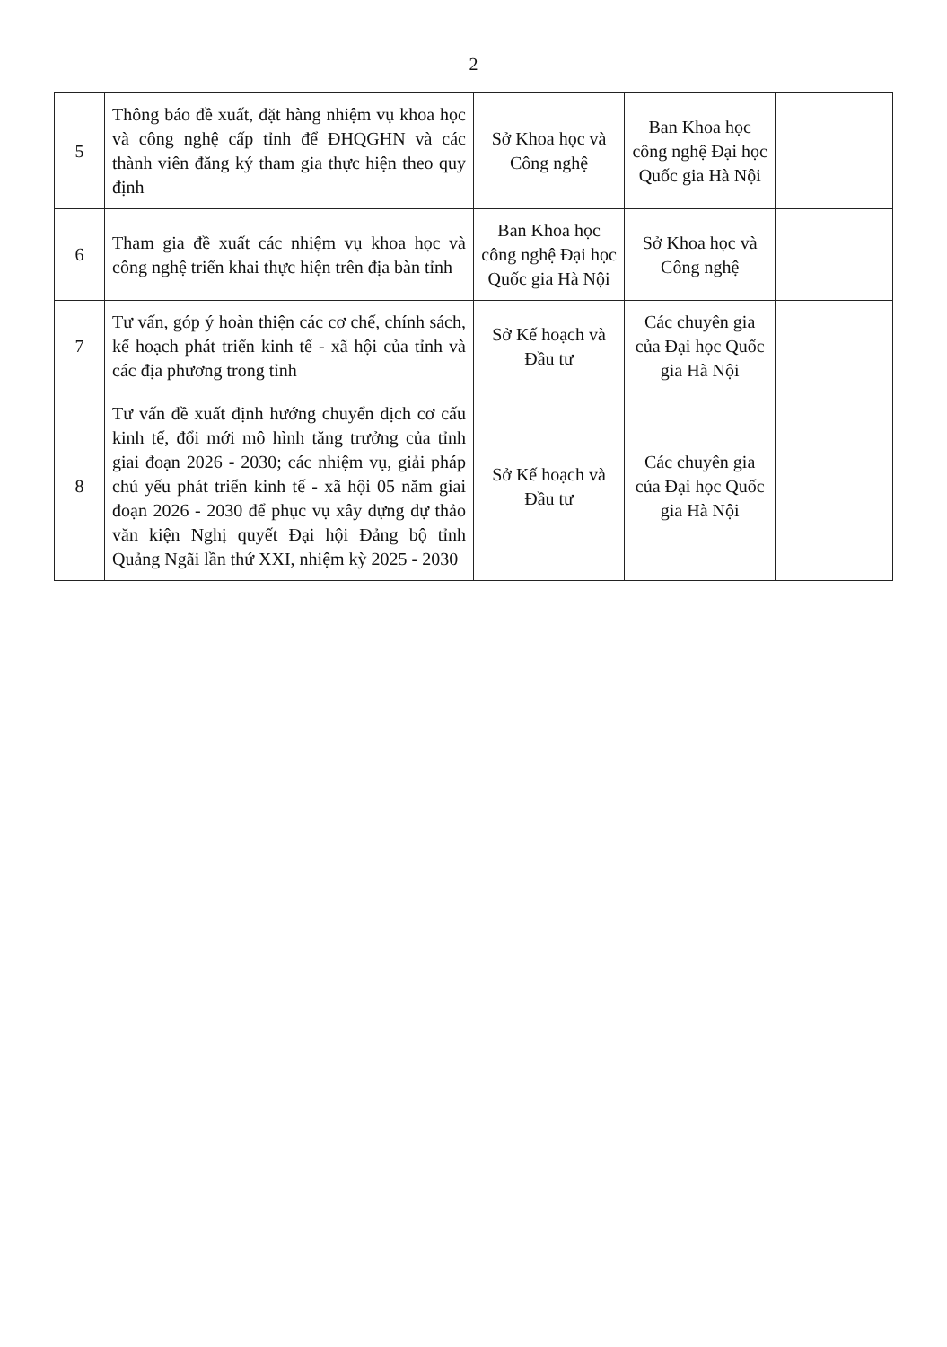2
| 5 | Thông báo đề xuất, đặt hàng nhiệm vụ khoa học và công nghệ cấp tỉnh để ĐHQGHN và các thành viên đăng ký tham gia thực hiện theo quy định | Sở Khoa học và Công nghệ | Ban Khoa học công nghệ Đại học Quốc gia Hà Nội | |
| 6 | Tham gia đề xuất các nhiệm vụ khoa học và công nghệ triển khai thực hiện trên địa bàn tỉnh | Ban Khoa học công nghệ Đại học Quốc gia Hà Nội | Sở Khoa học và Công nghệ | |
| 7 | Tư vấn, góp ý hoàn thiện các cơ chế, chính sách, kế hoạch phát triển kinh tế - xã hội của tỉnh và các địa phương trong tỉnh | Sở Kế hoạch và Đầu tư | Các chuyên gia của Đại học Quốc gia Hà Nội | |
| 8 | Tư vấn đề xuất định hướng chuyển dịch cơ cấu kinh tế, đổi mới mô hình tăng trưởng của tỉnh giai đoạn 2026 - 2030; các nhiệm vụ, giải pháp chủ yếu phát triển kinh tế - xã hội 05 năm giai đoạn 2026 - 2030 để phục vụ xây dựng dự thảo văn kiện Nghị quyết Đại hội Đảng bộ tỉnh Quảng Ngãi lần thứ XXI, nhiệm kỳ 2025 - 2030 | Sở Kế hoạch và Đầu tư | Các chuyên gia của Đại học Quốc gia Hà Nội | |